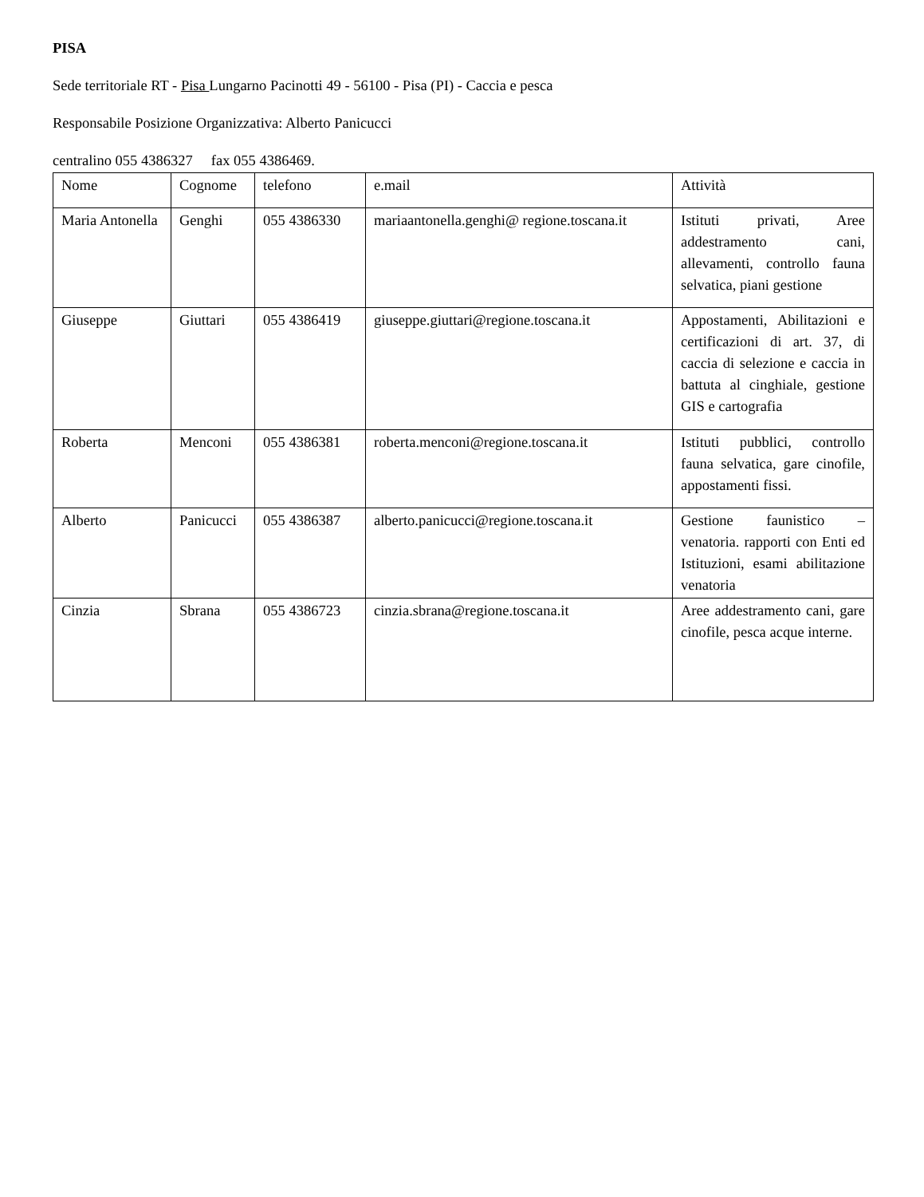PISA
Sede territoriale RT - Pisa Lungarno Pacinotti 49 - 56100 - Pisa (PI) - Caccia e pesca
Responsabile Posizione Organizzativa: Alberto Panicucci
centralino 055 4386327 fax 055 4386469.
| Nome | Cognome | telefono | e.mail | Attività |
| Maria Antonella | Genghi | 055 4386330 | mariaantonella.genghi@ regione.toscana.it | Istituti privati, Aree addestramento cani, allevamenti, controllo fauna selvatica, piani gestione |
| Giuseppe | Giuttari | 055 4386419 | giuseppe.giuttari@regione.toscana.it | Appostamenti, Abilitazioni e certificazioni di art. 37, di caccia di selezione e caccia in battuta al cinghiale, gestione GIS e cartografia |
| Roberta | Menconi | 055 4386381 | roberta.menconi@regione.toscana.it | Istituti pubblici, controllo fauna selvatica, gare cinofile, appostamenti fissi. |
| Alberto | Panicucci | 055 4386387 | alberto.panicucci@regione.toscana.it | Gestione faunistico – venatoria. rapporti con Enti ed Istituzioni, esami abilitazione venatoria |
| Cinzia | Sbrana | 055 4386723 | cinzia.sbrana@regione.toscana.it | Aree addestramento cani, gare cinofile, pesca acque interne. |